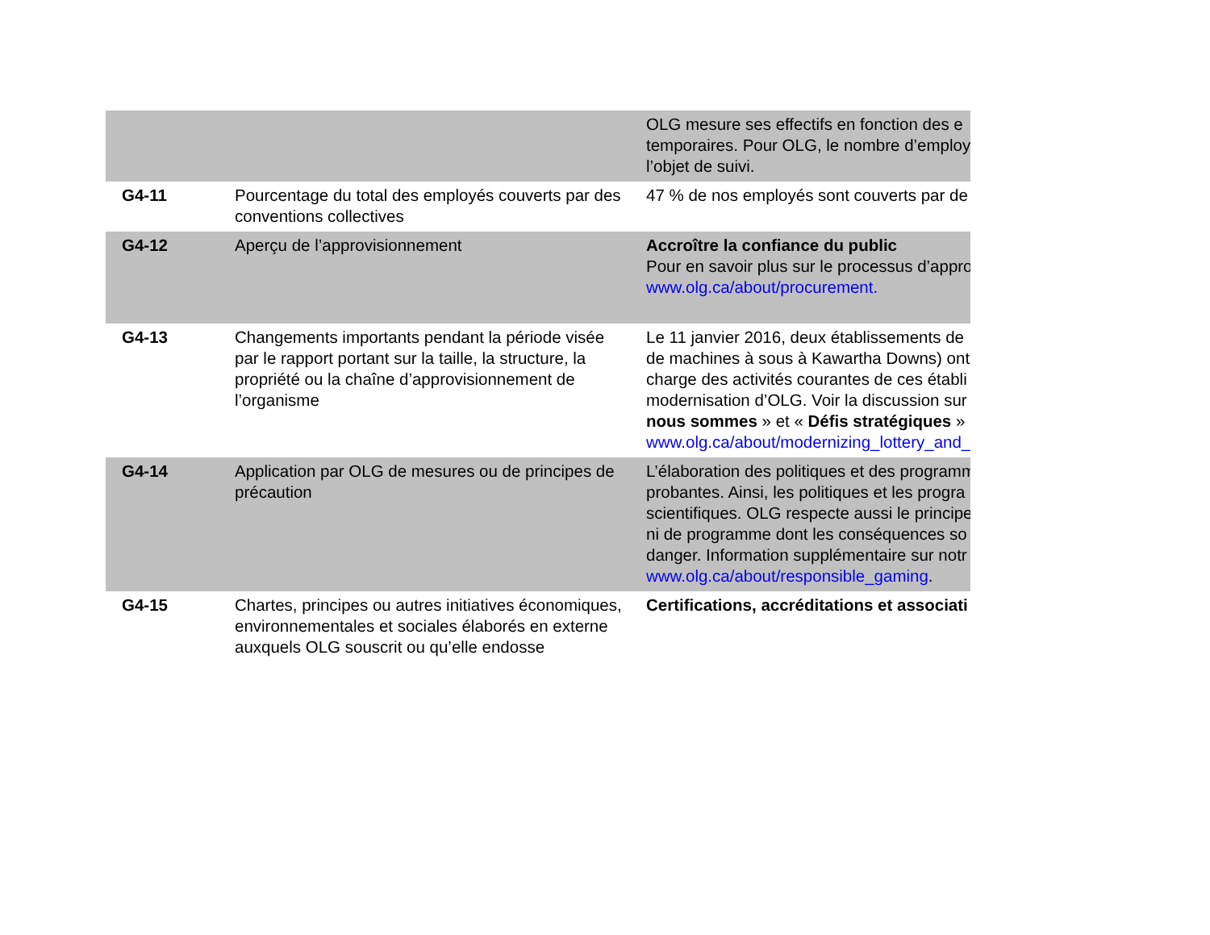| | | OLG mesure ses effectifs en fonction des e temporaires. Pour OLG, le nombre d’employ l’objet de suivi. |
| G4-11 | Pourcentage du total des employés couverts par des conventions collectives | 47 % de nos employés sont couverts par de |
| G4-12 | Aperçu de l’approvisionnement | Accroître la confiance du public Pour en savoir plus sur le processus d’appro www.olg.ca/about/procurement. |
| G4-13 | Changements importants pendant la période visée par le rapport portant sur la taille, la structure, la propriété ou la chaîne d’approvisionnement de l’organisme | Le 11 janvier 2016, deux établissements de de machines à sous à Kawartha Downs) ont charge des activités courantes de ces établi modernisation d’OLG. Voir la discussion sur nous sommes » et « Défis stratégiques » www.olg.ca/about/modernizing_lottery_and_ |
| G4-14 | Application par OLG de mesures ou de principes de précaution | L’élaboration des politiques et des programm probantes. Ainsi, les politiques et les progra scientifiques. OLG respecte aussi le principe ni de programme dont les conséquences so danger. Information supplémentaire sur notr www.olg.ca/about/responsible_gaming . |
| G4-15 | Chartes, principes ou autres initiatives économiques, environnementales et sociales élaborés en externe auxquels OLG souscrit ou qu’elle endosse | Certifications, accréditations et associati |